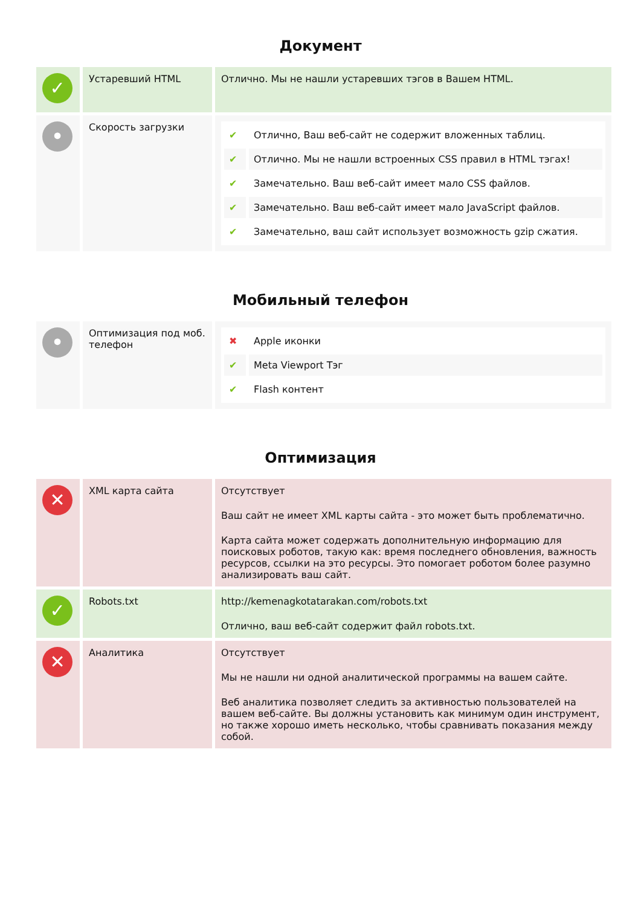Документ
| ✓ | Устаревший HTML | Отлично. Мы не нашли устаревших тэгов в Вашем HTML. |
| • | Скорость загрузки | / ✔ / Отлично, Ваш веб-сайт не содержит вложенных таблиц. / / ✔ / Отлично. Мы не нашли встроенных CSS правил в HTML тэгах! / / ✔ / Замечательно. Ваш веб-сайт имеет мало CSS файлов. / / ✔ / Замечательно. Ваш веб-сайт имеет мало JavaScript файлов. / / ✔ / Замечательно, ваш сайт использует возможность gzip сжатия. / |
Мобильный телефон
| • | Оптимизация под моб. телефон | / ✖ / Apple иконки / / ✔ / Meta Viewport Тэг / / ✔ / Flash контент / |
Оптимизация
| ✕ | XML карта сайта | Отсутствует Ваш сайт не имеет XML карты сайта - это может быть проблематично. Карта сайта может содержать дополнительную информацию для поисковых роботов, такую как: время последнего обновления, важность ресурсов, ссылки на это ресурсы. Это помогает роботом более разумно анализировать ваш сайт. |
| ✓ | Robots.txt | http://kemenagkotatarakan.com/robots.txt Отлично, ваш веб-сайт содержит файл robots.txt. |
| ✕ | Аналитика | Отсутствует Мы не нашли ни одной аналитической программы на вашем сайте. Веб аналитика позволяет следить за активностью пользователей на вашем веб-сайте. Вы должны установить как минимум один инструмент, но также хорошо иметь несколько, чтобы сравнивать показания между собой. |